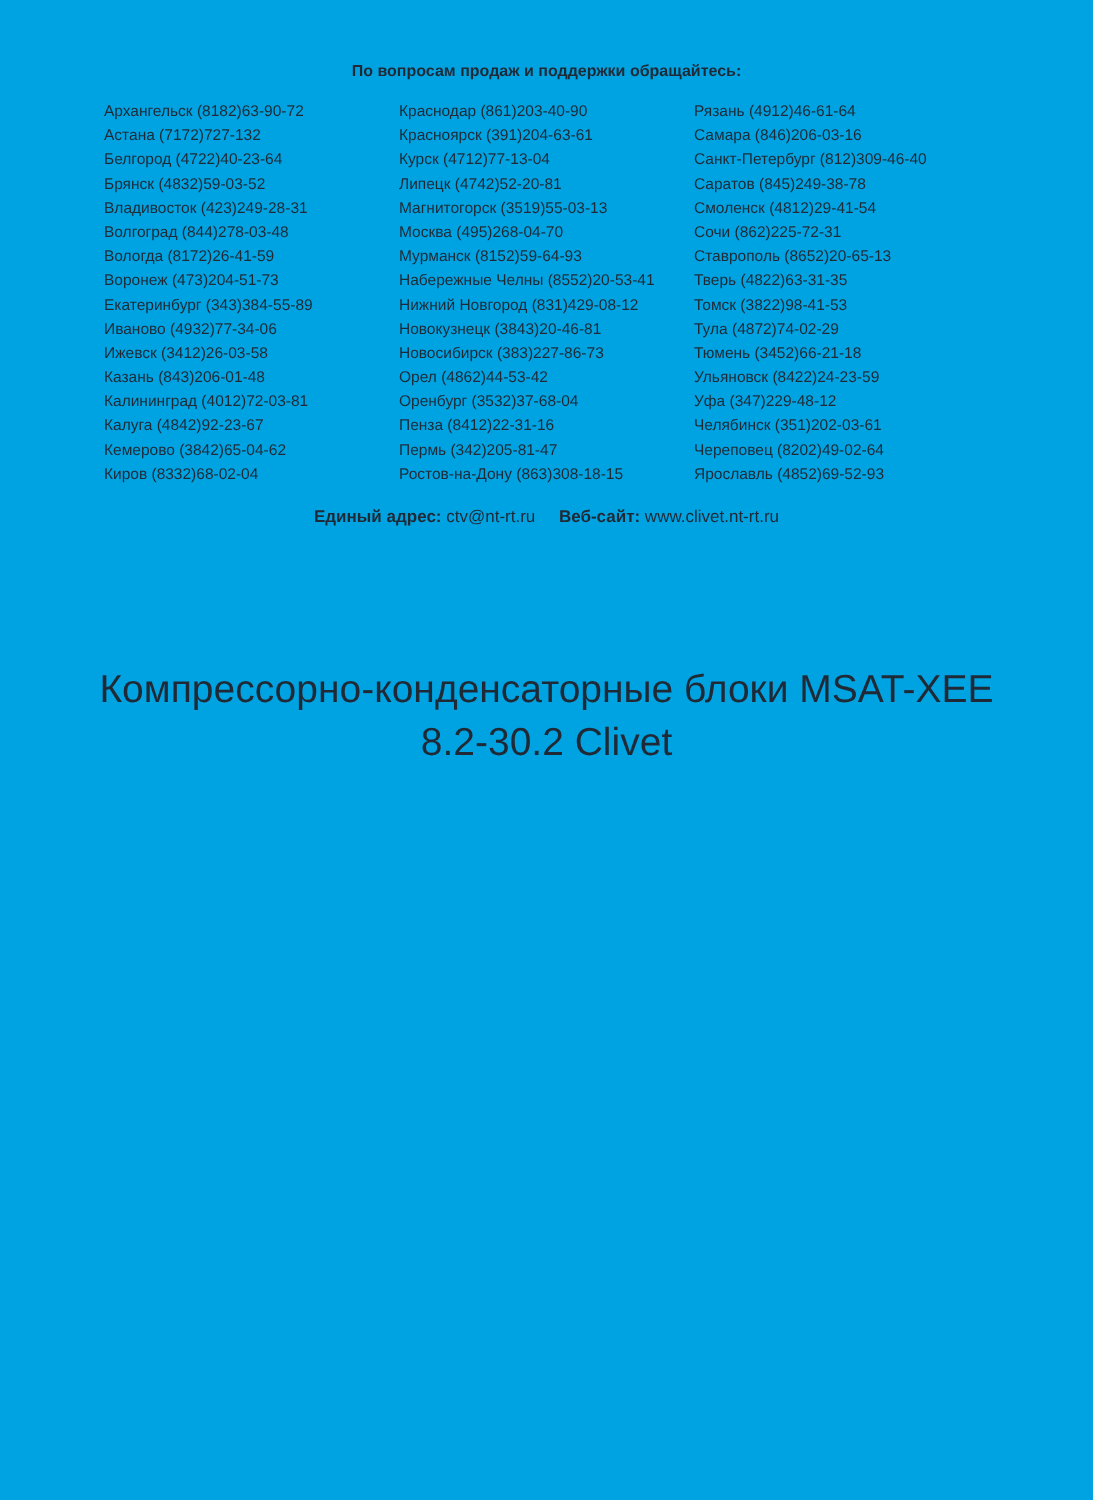По вопросам продаж и поддержки обращайтесь:
Архангельск (8182)63-90-72
Астана (7172)727-132
Белгород (4722)40-23-64
Брянск (4832)59-03-52
Владивосток (423)249-28-31
Волгоград (844)278-03-48
Вологда (8172)26-41-59
Воронеж (473)204-51-73
Екатеринбург (343)384-55-89
Иваново (4932)77-34-06
Ижевск (3412)26-03-58
Казань (843)206-01-48
Калининград (4012)72-03-81
Калуга (4842)92-23-67
Кемерово (3842)65-04-62
Киров (8332)68-02-04
Краснодар (861)203-40-90
Красноярск (391)204-63-61
Курск (4712)77-13-04
Липецк (4742)52-20-81
Магнитогорск (3519)55-03-13
Москва (495)268-04-70
Мурманск (8152)59-64-93
Набережные Челны (8552)20-53-41
Нижний Новгород (831)429-08-12
Новокузнецк (3843)20-46-81
Новосибирск (383)227-86-73
Орел (4862)44-53-42
Оренбург (3532)37-68-04
Пенза (8412)22-31-16
Пермь (342)205-81-47
Ростов-на-Дону (863)308-18-15
Рязань (4912)46-61-64
Самара (846)206-03-16
Санкт-Петербург (812)309-46-40
Саратов (845)249-38-78
Смоленск (4812)29-41-54
Сочи (862)225-72-31
Ставрополь (8652)20-65-13
Тверь (4822)63-31-35
Томск (3822)98-41-53
Тула (4872)74-02-29
Тюмень (3452)66-21-18
Ульяновск (8422)24-23-59
Уфа (347)229-48-12
Челябинск (351)202-03-61
Череповец (8202)49-02-64
Ярославль (4852)69-52-93
Единый адрес: ctv@nt-rt.ru Веб-сайт: www.clivet.nt-rt.ru
Компрессорно-конденсаторные блоки MSAT-XEE
8.2-30.2 Clivet